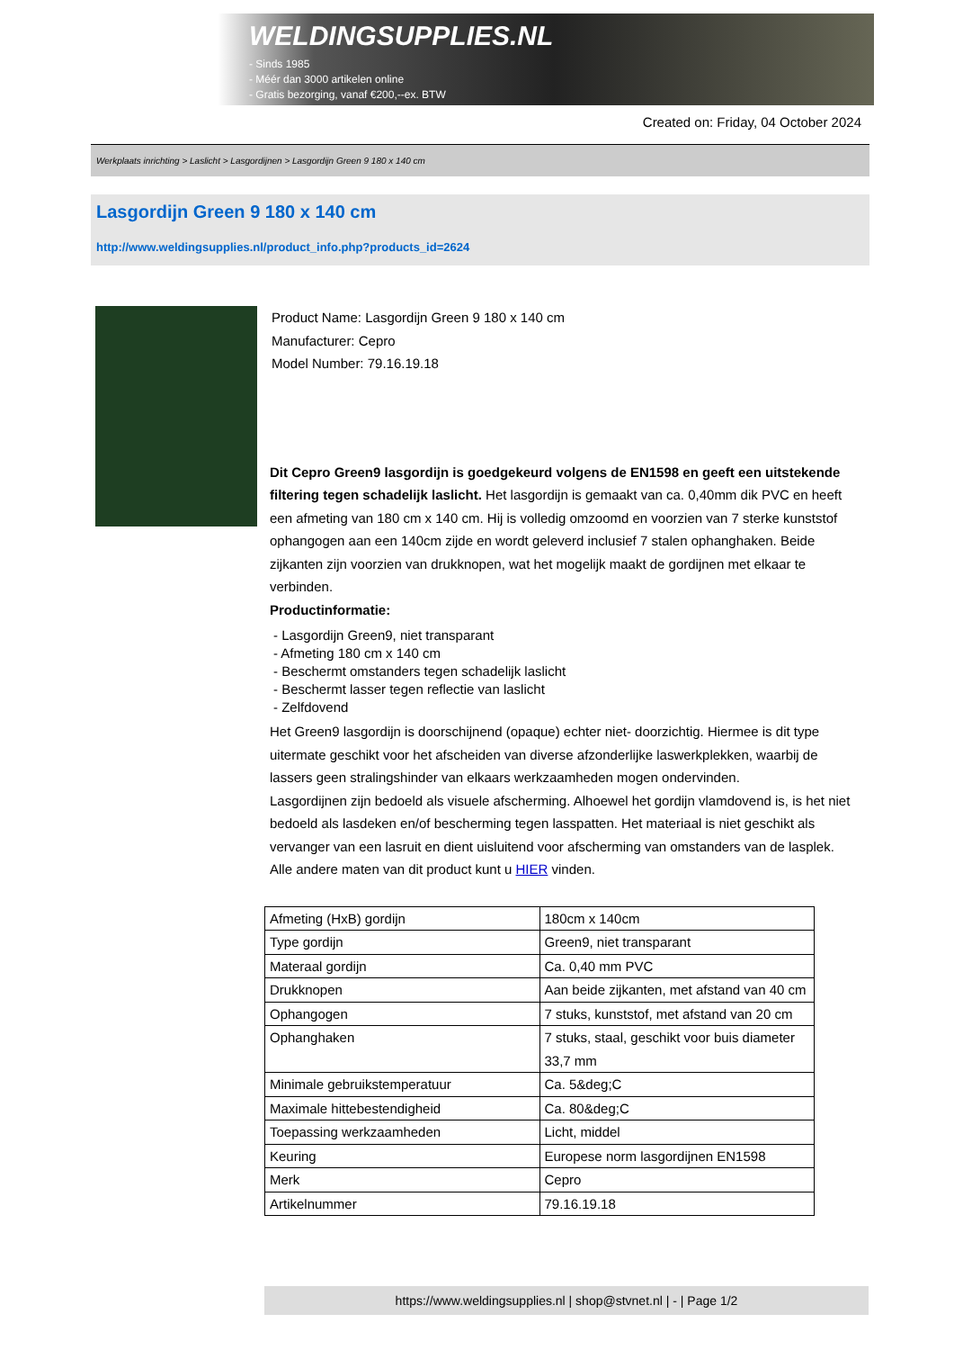WELDINGSUPPLIES.NL
- Sinds 1985
- Méér dan 3000 artikelen online
- Gratis bezorging, vanaf €200,--ex. BTW
Created on: Friday, 04 October 2024
Werkplaats inrichting > Laslicht > Lasgordijnen > Lasgordijn Green 9 180 x 140 cm
Lasgordijn Green 9 180 x 140 cm
http://www.weldingsupplies.nl/product_info.php?products_id=2624
Product Name: Lasgordijn Green 9 180 x 140 cm
Manufacturer: Cepro
Model Number: 79.16.19.18
Dit Cepro Green9 lasgordijn is goedgekeurd volgens de EN1598 en geeft een uitstekende filtering tegen schadelijk laslicht. Het lasgordijn is gemaakt van ca. 0,40mm dik PVC en heeft een afmeting van 180 cm x 140 cm. Hij is volledig omzoomd en voorzien van 7 sterke kunststof ophangogen aan een 140cm zijde en wordt geleverd inclusief 7 stalen ophanghaken. Beide zijkanten zijn voorzien van drukknopen, wat het mogelijk maakt de gordijnen met elkaar te verbinden.
Productinformatie:
- Lasgordijn Green9, niet transparant
- Afmeting 180 cm x 140 cm
- Beschermt omstanders tegen schadelijk laslicht
- Beschermt lasser tegen reflectie van laslicht
- Zelfdovend
Het Green9 lasgordijn is doorschijnend (opaque) echter niet- doorzichtig. Hiermee is dit type uitermate geschikt voor het afscheiden van diverse afzonderlijke laswerkplekken, waarbij de lassers geen stralingshinder van elkaars werkzaamheden mogen ondervinden.
Lasgordijnen zijn bedoeld als visuele afscherming. Alhoewel het gordijn vlamdovend is, is het niet bedoeld als lasdeken en/of bescherming tegen lasspatten. Het materiaal is niet geschikt als vervanger van een lasruit en dient uisluitend voor afscherming van omstanders van de lasplek.
Alle andere maten van dit product kunt u HIER vinden.
| Afmeting (HxB) gordijn | 180cm x 140cm |
| Type gordijn | Green9, niet transparant |
| Materaal gordijn | Ca. 0,40 mm PVC |
| Drukknopen | Aan beide zijkanten, met afstand van 40 cm |
| Ophangogen | 7 stuks, kunststof, met afstand van 20 cm |
| Ophanghaken | 7 stuks, staal, geschikt voor buis diameter 33,7 mm |
| Minimale gebruikstemperatuur | Ca. 5&deg;C |
| Maximale hittebestendigheid | Ca. 80&deg;C |
| Toepassing werkzaamheden | Licht, middel |
| Keuring | Europese norm lasgordijnen EN1598 |
| Merk | Cepro |
| Artikelnummer | 79.16.19.18 |
https://www.weldingsupplies.nl | shop@stvnet.nl | - | Page 1/2